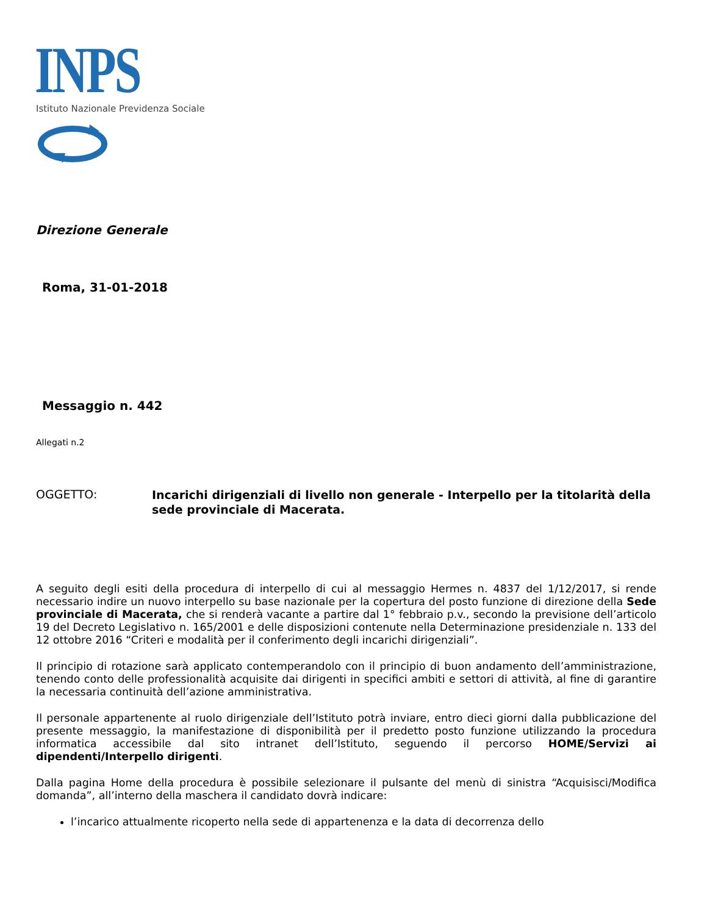INPS
Istituto Nazionale Previdenza Sociale
Direzione Generale
Roma, 31-01-2018
Messaggio n. 442
Allegati n.2
OGGETTO:
Incarichi dirigenziali di livello non generale - Interpello per la titolarità della sede provinciale di Macerata.
A seguito degli esiti della procedura di interpello di cui al messaggio Hermes n. 4837 del 1/12/2017, si rende necessario indire un nuovo interpello su base nazionale per la copertura del posto funzione di direzione della Sede provinciale di Macerata, che si renderà vacante a partire dal 1° febbraio p.v., secondo la previsione dell’articolo 19 del Decreto Legislativo n. 165/2001 e delle disposizioni contenute nella Determinazione presidenziale n. 133 del 12 ottobre 2016 “Criteri e modalità per il conferimento degli incarichi dirigenziali”.
Il principio di rotazione sarà applicato contemperandolo con il principio di buon andamento dell’amministrazione, tenendo conto delle professionalità acquisite dai dirigenti in specifici ambiti e settori di attività, al fine di garantire la necessaria continuità dell’azione amministrativa.
Il personale appartenente al ruolo dirigenziale dell’Istituto potrà inviare, entro dieci giorni dalla pubblicazione del presente messaggio, la manifestazione di disponibilità per il predetto posto funzione utilizzando la procedura informatica accessibile dal sito intranet dell’Istituto, seguendo il percorso HOME/Servizi ai dipendenti/Interpello dirigenti.
Dalla pagina Home della procedura è possibile selezionare il pulsante del menù di sinistra “Acquisisci/Modifica domanda”, all’interno della maschera il candidato dovrà indicare:
l’incarico attualmente ricoperto nella sede di appartenenza e la data di decorrenza dello